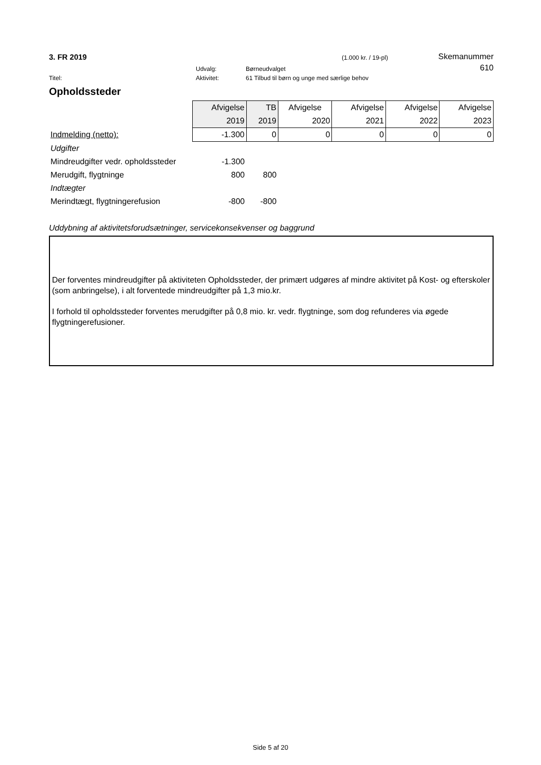| 3. FR 2019 | | | (1.000 kr. / 19-pl) | Skemanummer |
| | Udvalg: | Børneudvalget | | 610 |
| Titel: | Aktivitet: | 61 Tilbud til børn og unge med særlige behov | | |
Opholdssteder
| | Afvigelse | TB | Afvigelse | Afvigelse | Afvigelse | Afvigelse |
| | 2019 | 2019 | 2020 | 2021 | 2022 | 2023 |
| Indmelding (netto): | -1.300 | 0 | 0 | 0 | 0 | 0 |
| Udgifter | | | | | | |
| Mindreudgifter vedr. opholdssteder | -1.300 | | | | | |
| Merudgift, flygtninge | 800 | 800 | | | | |
| Indtægter | | | | | | |
| Merindtægt, flygtningerefusion | -800 | -800 | | | | |
Uddybning af aktivitetsforudsætninger, servicekonsekvenser og baggrund
Der forventes mindreudgifter på aktiviteten Opholdssteder, der primært udgøres af mindre aktivitet på Kost- og efterskoler (som anbringelse), i alt forventede mindreudgifter på 1,3 mio.kr.
I forhold til opholdssteder forventes merudgifter på 0,8 mio. kr. vedr. flygtninge, som dog refunderes via øgede flygtningerefusioner.
Side 5 af 20